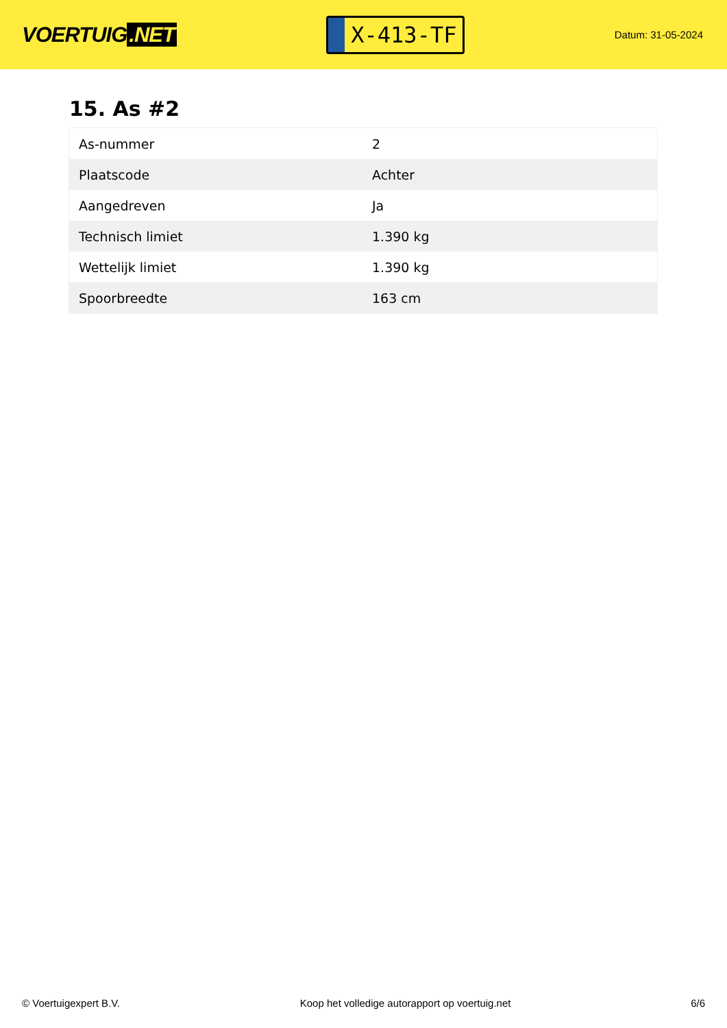VOERTUIG.NET
X-413-TF
Datum: 31-05-2024
15. As #2
| As-nummer | 2 |
| Plaatscode | Achter |
| Aangedreven | Ja |
| Technisch limiet | 1.390 kg |
| Wettelijk limiet | 1.390 kg |
| Spoorbreedte | 163 cm |
© Voertuigexpert B.V. Koop het volledige autorapport op voertuig.net 6/6